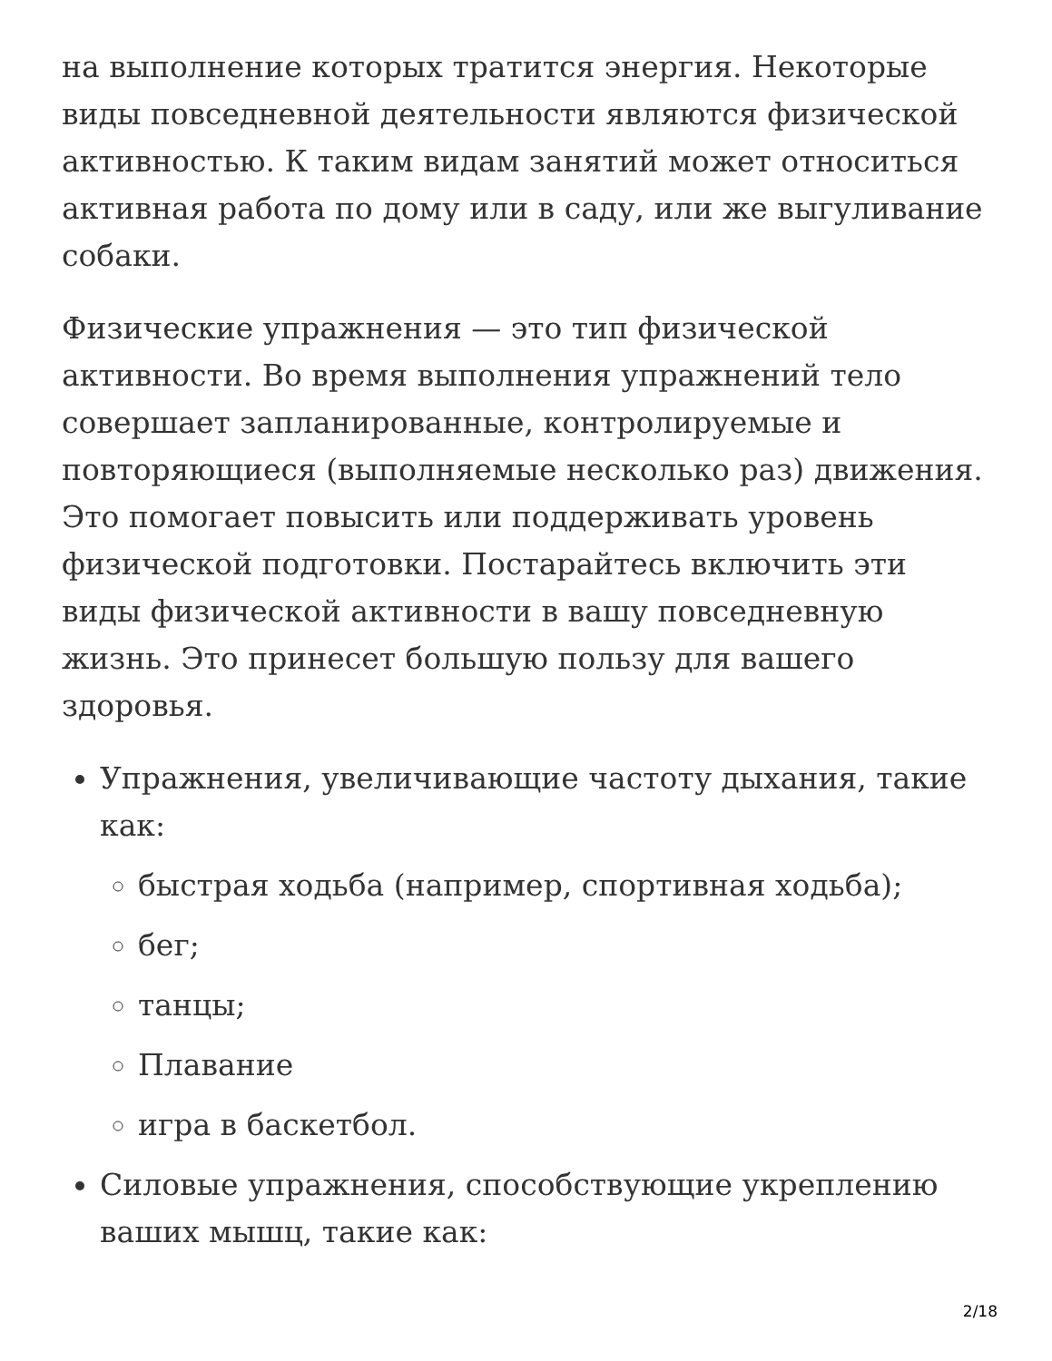на выполнение которых тратится энергия. Некоторые виды повседневной деятельности являются физической активностью. К таким видам занятий может относиться активная работа по дому или в саду, или же выгуливание собаки.
Физические упражнения — это тип физической активности. Во время выполнения упражнений тело совершает запланированные, контролируемые и повторяющиеся (выполняемые несколько раз) движения. Это помогает повысить или поддерживать уровень физической подготовки. Постарайтесь включить эти виды физической активности в вашу повседневную жизнь. Это принесет большую пользу для вашего здоровья.
Упражнения, увеличивающие частоту дыхания, такие как:
быстрая ходьба (например, спортивная ходьба);
бег;
танцы;
Плавание
игра в баскетбол.
Силовые упражнения, способствующие укреплению ваших мышц, такие как:
2/18